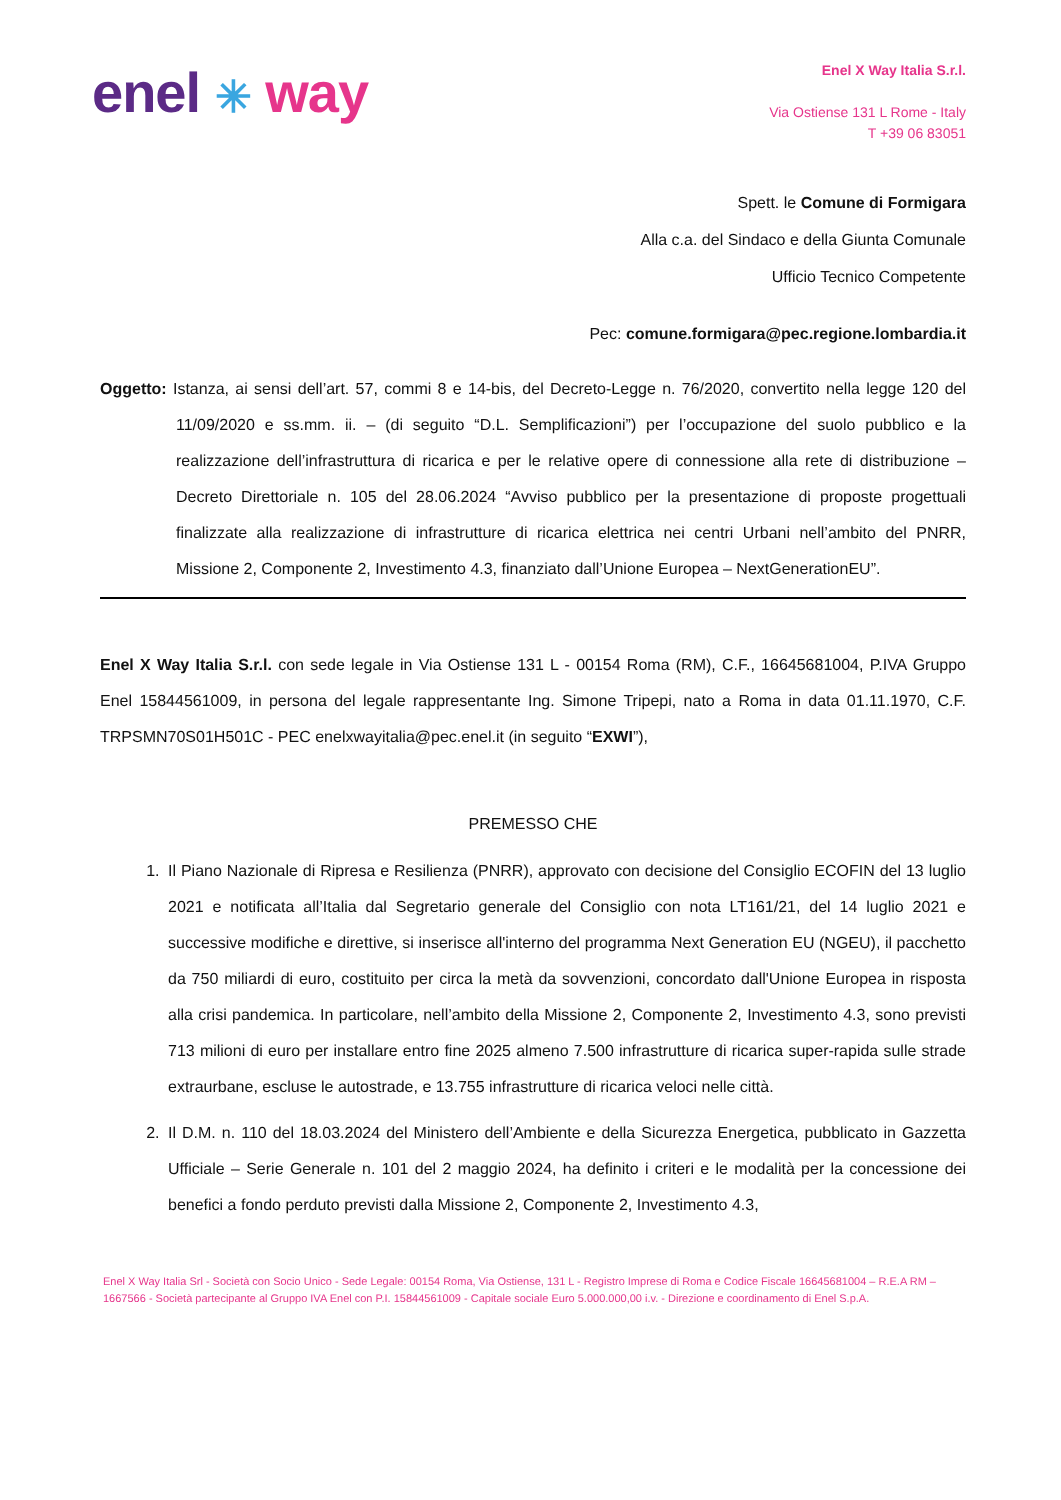enel ✳ way
Enel X Way Italia S.r.l.
Via Ostiense 131 L Rome - Italy
T +39 06 83051
Spett. le Comune di Formigara
Alla c.a. del Sindaco e della Giunta Comunale
Ufficio Tecnico Competente
Pec: comune.formigara@pec.regione.lombardia.it
Oggetto: Istanza, ai sensi dell’art. 57, commi 8 e 14-bis, del Decreto-Legge n. 76/2020, convertito nella legge 120 del 11/09/2020 e ss.mm. ii. – (di seguito “D.L. Semplificazioni”) per l’occupazione del suolo pubblico e la realizzazione dell’infrastruttura di ricarica e per le relative opere di connessione alla rete di distribuzione – Decreto Direttoriale n. 105 del 28.06.2024 “Avviso pubblico per la presentazione di proposte progettuali finalizzate alla realizzazione di infrastrutture di ricarica elettrica nei centri Urbani nell’ambito del PNRR, Missione 2, Componente 2, Investimento 4.3, finanziato dall’Unione Europea – NextGenerationEU”.
Enel X Way Italia S.r.l. con sede legale in Via Ostiense 131 L - 00154 Roma (RM), C.F., 16645681004, P.IVA Gruppo Enel 15844561009, in persona del legale rappresentante Ing. Simone Tripepi, nato a Roma in data 01.11.1970, C.F. TRPSMN70S01H501C - PEC enelxwayitalia@pec.enel.it (in seguito “EXWI”),
PREMESSO CHE
1. Il Piano Nazionale di Ripresa e Resilienza (PNRR), approvato con decisione del Consiglio ECOFIN del 13 luglio 2021 e notificata all’Italia dal Segretario generale del Consiglio con nota LT161/21, del 14 luglio 2021 e successive modifiche e direttive, si inserisce all'interno del programma Next Generation EU (NGEU), il pacchetto da 750 miliardi di euro, costituito per circa la metà da sovvenzioni, concordato dall'Unione Europea in risposta alla crisi pandemica. In particolare, nell’ambito della Missione 2, Componente 2, Investimento 4.3, sono previsti 713 milioni di euro per installare entro fine 2025 almeno 7.500 infrastrutture di ricarica super-rapida sulle strade extraurbane, escluse le autostrade, e 13.755 infrastrutture di ricarica veloci nelle città.
2. Il D.M. n. 110 del 18.03.2024 del Ministero dell’Ambiente e della Sicurezza Energetica, pubblicato in Gazzetta Ufficiale – Serie Generale n. 101 del 2 maggio 2024, ha definito i criteri e le modalità per la concessione dei benefici a fondo perduto previsti dalla Missione 2, Componente 2, Investimento 4.3,
Enel X Way Italia Srl - Società con Socio Unico - Sede Legale: 00154 Roma, Via Ostiense, 131 L - Registro Imprese di Roma e Codice Fiscale 16645681004 – R.E.A RM – 1667566 - Società partecipante al Gruppo IVA Enel con P.I. 15844561009 - Capitale sociale Euro 5.000.000,00 i.v. - Direzione e coordinamento di Enel S.p.A.